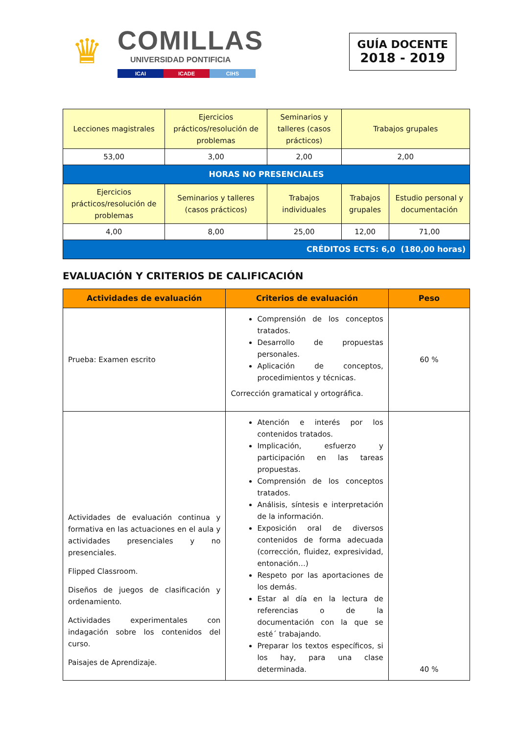♛
COMILLAS
UNIVERSIDAD PONTIFICIA
ICAI ICADE CIHS
GUÍA DOCENTE
2018 - 2019
| Lecciones magistrales | Ejercicios prácticos/resolución de problemas | Seminarios y talleres (casos prácticos) | Trabajos grupales | |
| --- | --- | --- | --- | --- |
| 53,00 | 3,00 | 2,00 | 2,00 | |
| HORAS NO PRESENCIALES | | | | |
| Ejercicios prácticos/resolución de problemas | Seminarios y talleres (casos prácticos) | Trabajos individuales | Trabajos grupales | Estudio personal y documentación |
| 4,00 | 8,00 | 25,00 | 12,00 | 71,00 |
| CRÉDITOS ECTS: 6,0 (180,00 horas) | | | | |
EVALUACIÓN Y CRITERIOS DE CALIFICACIÓN
| Actividades de evaluación | Criterios de evaluación | Peso |
| --- | --- | --- |
| Prueba: Examen escrito | Comprensión de los conceptos tratados. Desarrollo de propuestas personales. Aplicación de conceptos, procedimientos y técnicas. Corrección gramatical y ortográfica. | 60 % |
| Actividades de evaluación continua y formativa en las actuaciones en el aula y actividades presenciales y no presenciales. Flipped Classroom. Diseños de juegos de clasificación y ordenamiento. Actividades experimentales con indagación sobre los contenidos del curso. Paisajes de Aprendizaje. | Atención e interés por los contenidos tratados. Implicación, esfuerzo y participación en las tareas propuestas. Comprensión de los conceptos tratados. Análisis, síntesis e interpretación de la información. Exposición oral de diversos contenidos de forma adecuada (corrección, fluidez, expresividad, entonación…) Respeto por las aportaciones de los demás. Estar al día en la lectura de referencias o de la documentación con la que se esté´ trabajando. Preparar los textos específicos, si los hay, para una clase determinada. | 40 % |